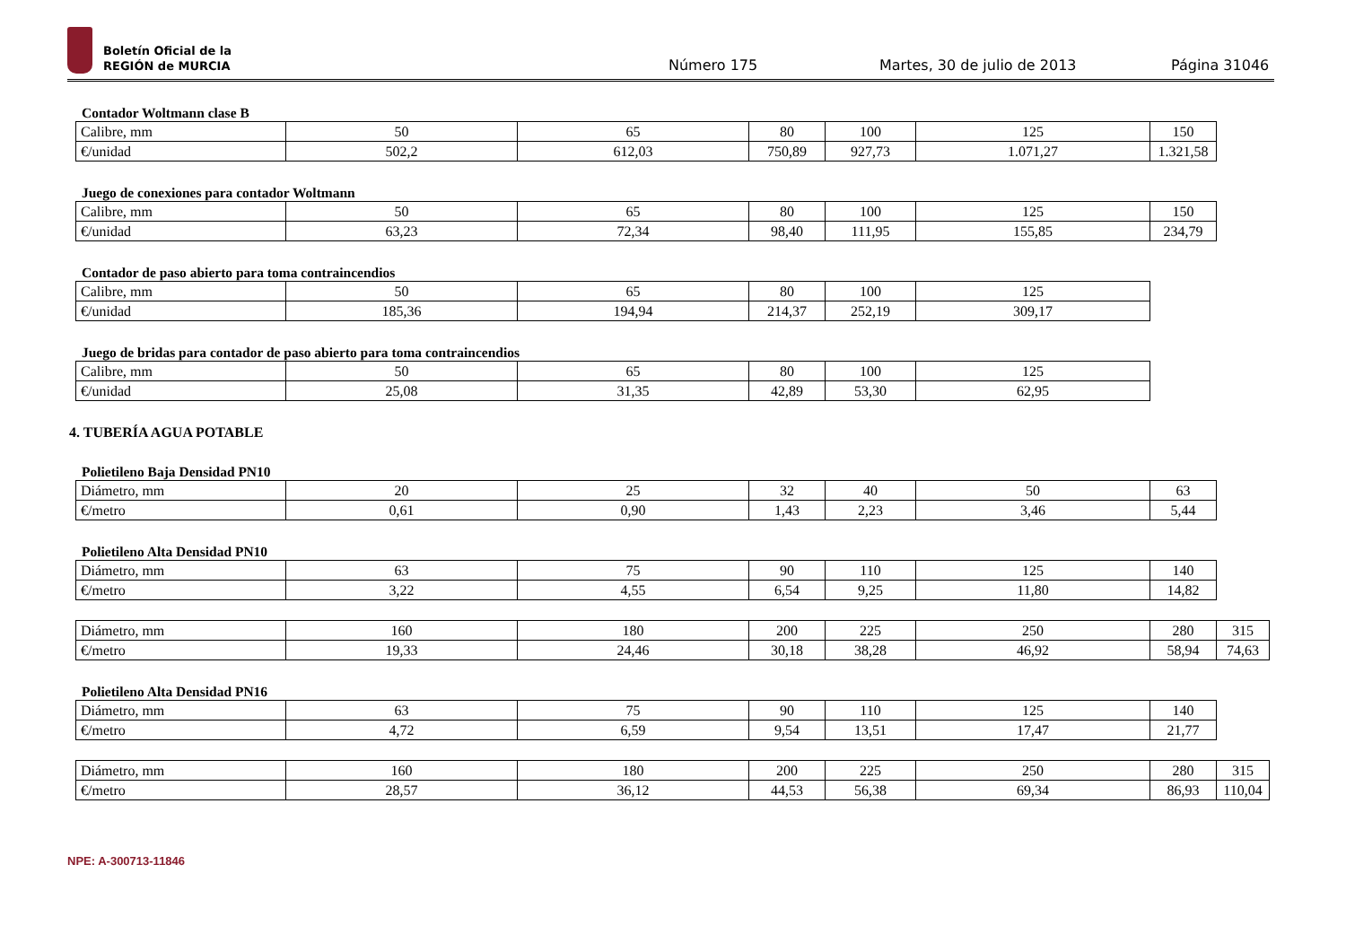Boletín Oficial de la
REGIÓN de MURCIA
Número 175 Martes, 30 de julio de 2013 Página 31046
Contador Woltmann clase B
| Calibre, mm | 50 | 65 | 80 | 100 | 125 | 150 |
| €/unidad | 502,2 | 612,03 | 750,89 | 927,73 | 1.071,27 | 1.321,58 |
Juego de conexiones para contador Woltmann
| Calibre, mm | 50 | 65 | 80 | 100 | 125 | 150 |
| €/unidad | 63,23 | 72,34 | 98,40 | 111,95 | 155,85 | 234,79 |
Contador de paso abierto para toma contraincendios
| Calibre, mm | 50 | 65 | 80 | 100 | 125 |
| €/unidad | 185,36 | 194,94 | 214,37 | 252,19 | 309,17 |
Juego de bridas para contador de paso abierto para toma contraincendios
| Calibre, mm | 50 | 65 | 80 | 100 | 125 |
| €/unidad | 25,08 | 31,35 | 42,89 | 53,30 | 62,95 |
4. TUBERÍA AGUA POTABLE
Polietileno Baja Densidad PN10
| Diámetro, mm | 20 | 25 | 32 | 40 | 50 | 63 |
| €/metro | 0,61 | 0,90 | 1,43 | 2,23 | 3,46 | 5,44 |
Polietileno Alta Densidad PN10
| Diámetro, mm | 63 | 75 | 90 | 110 | 125 | 140 |
| €/metro | 3,22 | 4,55 | 6,54 | 9,25 | 11,80 | 14,82 |
| Diámetro, mm | 160 | 180 | 200 | 225 | 250 | 280 | 315 |
| €/metro | 19,33 | 24,46 | 30,18 | 38,28 | 46,92 | 58,94 | 74,63 |
Polietileno Alta Densidad PN16
| Diámetro, mm | 63 | 75 | 90 | 110 | 125 | 140 |
| €/metro | 4,72 | 6,59 | 9,54 | 13,51 | 17,47 | 21,77 |
| Diámetro, mm | 160 | 180 | 200 | 225 | 250 | 280 | 315 |
| €/metro | 28,57 | 36,12 | 44,53 | 56,38 | 69,34 | 86,93 | 110,04 |
NPE: A-300713-11846